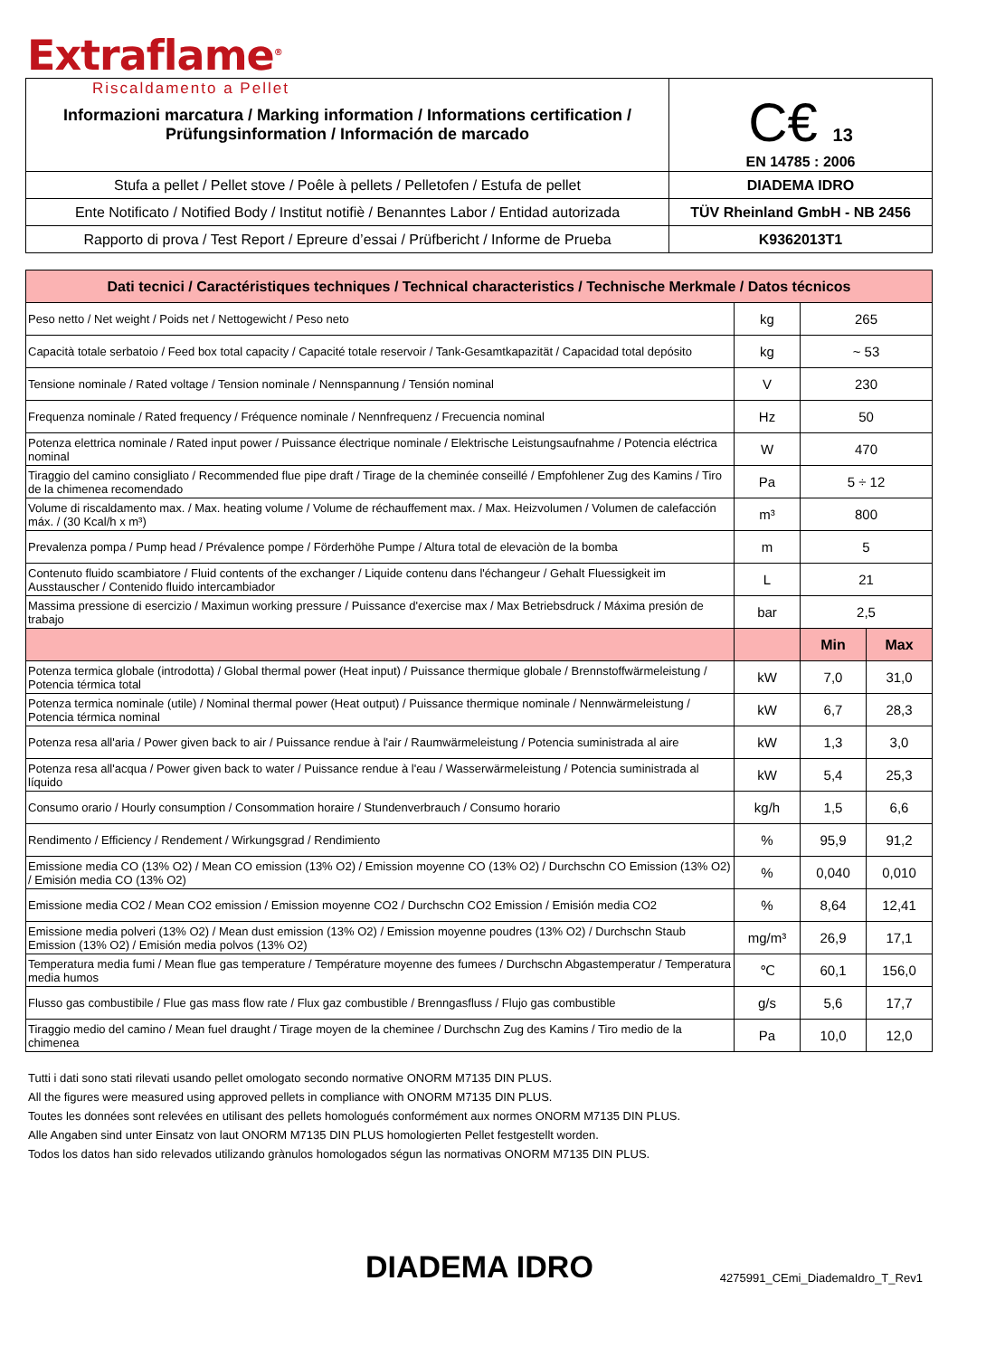Extraflame<sup>®</sup>
Riscaldamento a Pellet
| Informazioni marcatura / Marking information / Informations certification / Prüfungsinformation / Información de marcado | C€ 13 EN 14785 : 2006 |
| Stufa a pellet / Pellet stove / Poêle à pellets / Pelletofen / Estufa de pellet | DIADEMA IDRO |
| Ente Notificato / Notified Body / Institut notifiè / Benanntes Labor / Entidad autorizada | TÜV Rheinland GmbH - NB 2456 |
| Rapporto di prova / Test Report / Epreure d’essai / Prüfbericht / Informe de Prueba | K9362013T1 |
| Dati tecnici / Caractéristiques techniques / Technical characteristics / Technische Merkmale / Datos técnicos | | | |
| Peso netto / Net weight / Poids net / Nettogewicht / Peso neto | kg | 265 | |
| Capacità totale serbatoio / Feed box total capacity / Capacité totale reservoir / Tank-Gesamtkapazität / Capacidad total depósito | kg | ~ 53 | |
| Tensione nominale / Rated voltage / Tension nominale / Nennspannung / Tensión nominal | V | 230 | |
| Frequenza nominale / Rated frequency / Fréquence nominale / Nennfrequenz / Frecuencia nominal | Hz | 50 | |
| Potenza elettrica nominale / Rated input power / Puissance électrique nominale / Elektrische Leistungsaufnahme / Potencia eléctrica nominal | W | 470 | |
| Tiraggio del camino consigliato / Recommended flue pipe draft / Tirage de la cheminée conseillé / Empfohlener Zug des Kamins / Tiro de la chimenea recomendado | Pa | 5 ÷ 12 | |
| Volume di riscaldamento max. / Max. heating volume / Volume de réchauffement max. / Max. Heizvolumen / Volumen de calefacción máx. / (30 Kcal/h x m³) | m³ | 800 | |
| Prevalenza pompa / Pump head / Prévalence pompe / Förderhöhe Pumpe / Altura total de elevaciòn de la bomba | m | 5 | |
| Contenuto fluido scambiatore / Fluid contents of the exchanger / Liquide contenu dans l'échangeur / Gehalt Fluessigkeit im Ausstauscher / Contenido fluido intercambiador | L | 21 | |
| Massima pressione di esercizio / Maximun working pressure / Puissance d'exercise max / Max Betriebsdruck / Máxima presión de trabajo | bar | 2,5 | |
| | | Min | Max |
| Potenza termica globale (introdotta) / Global thermal power (Heat input) / Puissance thermique globale / Brennstoffwärmeleistung / Potencia térmica total | kW | 7,0 | 31,0 |
| Potenza termica nominale (utile) / Nominal thermal power (Heat output) / Puissance thermique nominale / Nennwärmeleistung / Potencia térmica nominal | kW | 6,7 | 28,3 |
| Potenza resa all'aria / Power given back to air / Puissance rendue à l'air / Raumwärmeleistung / Potencia suministrada al aire | kW | 1,3 | 3,0 |
| Potenza resa all'acqua / Power given back to water / Puissance rendue à l'eau / Wasserwärmeleistung / Potencia suministrada al líquido | kW | 5,4 | 25,3 |
| Consumo orario / Hourly consumption / Consommation horaire / Stundenverbrauch / Consumo horario | kg/h | 1,5 | 6,6 |
| Rendimento / Efficiency / Rendement / Wirkungsgrad / Rendimiento | % | 95,9 | 91,2 |
| Emissione media CO (13% O2) / Mean CO emission (13% O2) / Emission moyenne CO (13% O2) / Durchschn CO Emission (13% O2) / Emisión media CO (13% O2) | % | 0,040 | 0,010 |
| Emissione media CO2 / Mean CO2 emission / Emission moyenne CO2 / Durchschn CO2 Emission / Emisión media CO2 | % | 8,64 | 12,41 |
| Emissione media polveri (13% O2) / Mean dust emission (13% O2) / Emission moyenne poudres (13% O2) / Durchschn Staub Emission (13% O2) / Emisión media polvos (13% O2) | mg/m³ | 26,9 | 17,1 |
| Temperatura media fumi / Mean flue gas temperature / Température moyenne des fumees / Durchschn Abgastemperatur / Temperatura media humos | ℃ | 60,1 | 156,0 |
| Flusso gas combustibile / Flue gas mass flow rate / Flux gaz combustible / Brenngasfluss / Flujo gas combustible | g/s | 5,6 | 17,7 |
| Tiraggio medio del camino / Mean fuel draught / Tirage moyen de la cheminee / Durchschn Zug des Kamins / Tiro medio de la chimenea | Pa | 10,0 | 12,0 |
Tutti i dati sono stati rilevati usando pellet omologato secondo normative ONORM M7135 DIN PLUS.
All the figures were measured using approved pellets in compliance with ONORM M7135 DIN PLUS.
Toutes les données sont relevées en utilisant des pellets homologués conformément aux normes ONORM M7135 DIN PLUS.
Alle Angaben sind unter Einsatz von laut ONORM M7135 DIN PLUS homologierten Pellet festgestellt worden.
Todos los datos han sido relevados utilizando grànulos homologados ségun las normativas ONORM M7135 DIN PLUS.
DIADEMA IDRO
4275991_CEmi_DiademaIdro_T_Rev1